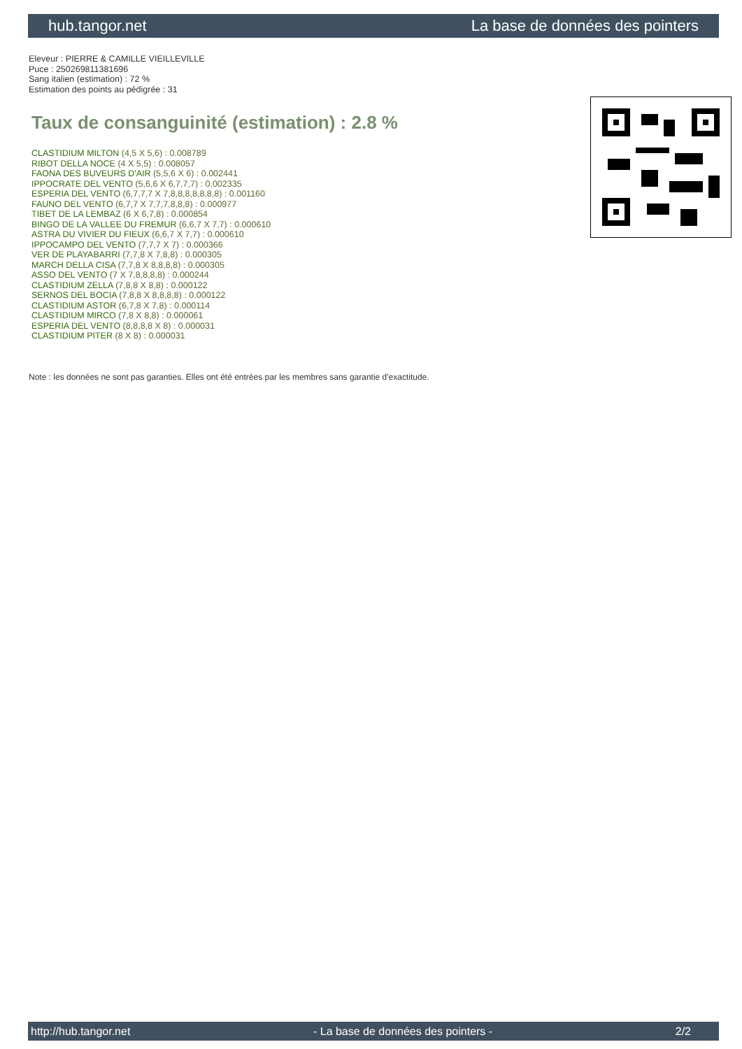hub.tangor.net La base de données des pointers
Eleveur : PIERRE & CAMILLE VIEILLEVILLE
Puce : 250269811381696
Sang italien (estimation) : 72 %
Estimation des points au pédigrée : 31
Taux de consanguinité (estimation) : 2.8 %
CLASTIDIUM MILTON (4,5 X 5,6) : 0.008789
RIBOT DELLA NOCE (4 X 5,5) : 0.008057
FAONA DES BUVEURS D'AIR (5,5,6 X 6) : 0.002441
IPPOCRATE DEL VENTO (5,6,6 X 6,7,7,7) : 0.002335
ESPERIA DEL VENTO (6,7,7,7 X 7,8,8,8,8,8,8,8) : 0.001160
FAUNO DEL VENTO (6,7,7 X 7,7,7,8,8,8) : 0.000977
TIBET DE LA LEMBAZ (6 X 6,7,8) : 0.000854
BINGO DE LA VALLEE DU FREMUR (6,6,7 X 7,7) : 0.000610
ASTRA DU VIVIER DU FIEUX (6,6,7 X 7,7) : 0.000610
IPPOCAMPO DEL VENTO (7,7,7 X 7) : 0.000366
VER DE PLAYABARRI (7,7,8 X 7,8,8) : 0.000305
MARCH DELLA CISA (7,7,8 X 8,8,8,8) : 0.000305
ASSO DEL VENTO (7 X 7,8,8,8,8) : 0.000244
CLASTIDIUM ZELLA (7,8,8 X 8,8) : 0.000122
SERNOS DEL BOCIA (7,8,8 X 8,8,8,8) : 0.000122
CLASTIDIUM ASTOR (6,7,8 X 7,8) : 0.000114
CLASTIDIUM MIRCO (7,8 X 8,8) : 0.000061
ESPERIA DEL VENTO (8,8,8,8 X 8) : 0.000031
CLASTIDIUM PITER (8 X 8) : 0.000031
Note : les données ne sont pas garanties. Elles ont été entrées par les membres sans garantie d'exactitude.
http://hub.tangor.net - La base de données des pointers - 2/2